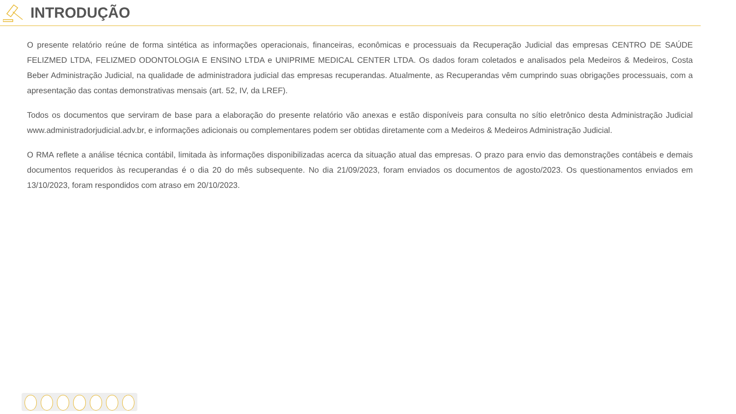INTRODUÇÃO
O presente relatório reúne de forma sintética as informações operacionais, financeiras, econômicas e processuais da Recuperação Judicial das empresas CENTRO DE SAÚDE FELIZMED LTDA, FELIZMED ODONTOLOGIA E ENSINO LTDA e UNIPRIME MEDICAL CENTER LTDA. Os dados foram coletados e analisados pela Medeiros & Medeiros, Costa Beber Administração Judicial, na qualidade de administradora judicial das empresas recuperandas. Atualmente, as Recuperandas vêm cumprindo suas obrigações processuais, com a apresentação das contas demonstrativas mensais (art. 52, IV, da LREF).
Todos os documentos que serviram de base para a elaboração do presente relatório vão anexas e estão disponíveis para consulta no sítio eletrônico desta Administração Judicial www.administradorjudicial.adv.br, e informações adicionais ou complementares podem ser obtidas diretamente com a Medeiros & Medeiros Administração Judicial.
O RMA reflete a análise técnica contábil, limitada às informações disponibilizadas acerca da situação atual das empresas. O prazo para envio das demonstrações contábeis e demais documentos requeridos às recuperandas é o dia 20 do mês subsequente. No dia 21/09/2023, foram enviados os documentos de agosto/2023. Os questionamentos enviados em 13/10/2023, foram respondidos com atraso em 20/10/2023.